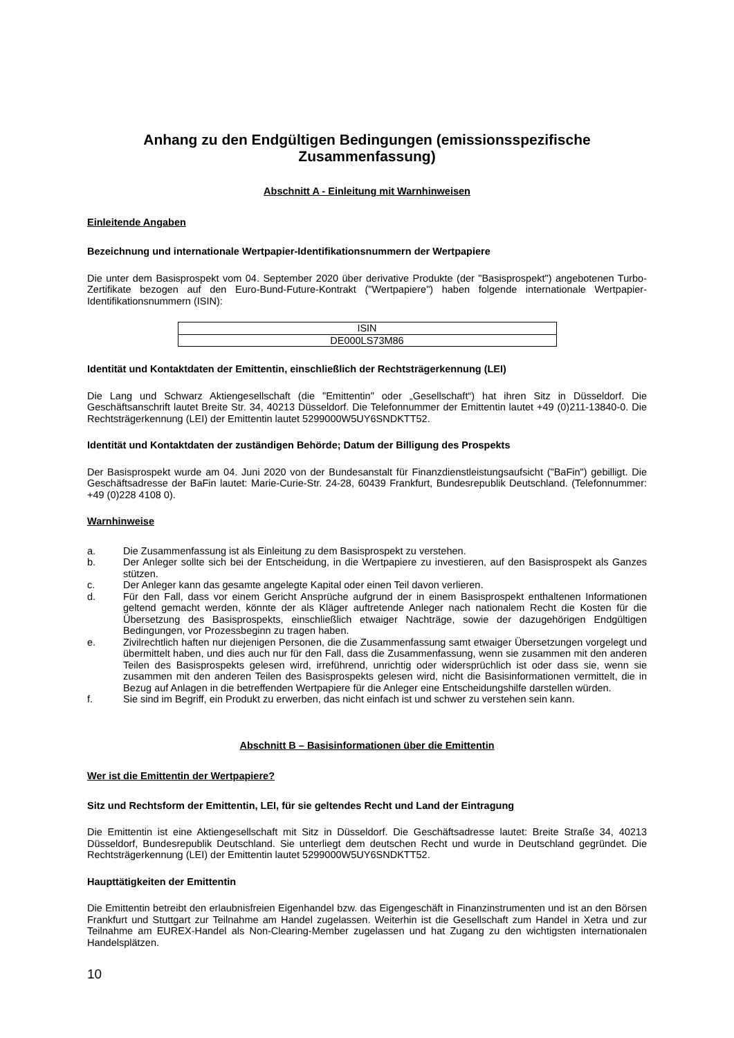Anhang zu den Endgültigen Bedingungen (emissionsspezifische Zusammenfassung)
Abschnitt A - Einleitung mit Warnhinweisen
Einleitende Angaben
Bezeichnung und internationale Wertpapier-Identifikationsnummern der Wertpapiere
Die unter dem Basisprospekt vom 04. September 2020 über derivative Produkte (der "Basisprospekt") angebotenen Turbo-Zertifikate bezogen auf den Euro-Bund-Future-Kontrakt ("Wertpapiere") haben folgende internationale Wertpapier-Identifikationsnummern (ISIN):
| ISIN |
| DE000LS73M86 |
Identität und Kontaktdaten der Emittentin, einschließlich der Rechtsträgerkennung (LEI)
Die Lang und Schwarz Aktiengesellschaft (die "Emittentin" oder „Gesellschaft“) hat ihren Sitz in Düsseldorf. Die Geschäftsanschrift lautet Breite Str. 34, 40213 Düsseldorf. Die Telefonnummer der Emittentin lautet +49 (0)211-13840-0. Die Rechtsträgerkennung (LEI) der Emittentin lautet 5299000W5UY6SNDKTT52.
Identität und Kontaktdaten der zuständigen Behörde; Datum der Billigung des Prospekts
Der Basisprospekt wurde am 04. Juni 2020 von der Bundesanstalt für Finanzdienstleistungsaufsicht ("BaFin") gebilligt. Die Geschäftsadresse der BaFin lautet: Marie-Curie-Str. 24-28, 60439 Frankfurt, Bundesrepublik Deutschland. (Telefonnummer: +49 (0)228 4108 0).
Warnhinweise
a. Die Zusammenfassung ist als Einleitung zu dem Basisprospekt zu verstehen.
b. Der Anleger sollte sich bei der Entscheidung, in die Wertpapiere zu investieren, auf den Basisprospekt als Ganzes stützen.
c. Der Anleger kann das gesamte angelegte Kapital oder einen Teil davon verlieren.
d. Für den Fall, dass vor einem Gericht Ansprüche aufgrund der in einem Basisprospekt enthaltenen Informationen geltend gemacht werden, könnte der als Kläger auftretende Anleger nach nationalem Recht die Kosten für die Übersetzung des Basisprospekts, einschließlich etwaiger Nachträge, sowie der dazugehörigen Endgültigen Bedingungen, vor Prozessbeginn zu tragen haben.
e. Zivilrechtlich haften nur diejenigen Personen, die die Zusammenfassung samt etwaiger Übersetzungen vorgelegt und übermittelt haben, und dies auch nur für den Fall, dass die Zusammenfassung, wenn sie zusammen mit den anderen Teilen des Basisprospekts gelesen wird, irreführend, unrichtig oder widersprüchlich ist oder dass sie, wenn sie zusammen mit den anderen Teilen des Basisprospekts gelesen wird, nicht die Basisinformationen vermittelt, die in Bezug auf Anlagen in die betreffenden Wertpapiere für die Anleger eine Entscheidungshilfe darstellen würden.
f. Sie sind im Begriff, ein Produkt zu erwerben, das nicht einfach ist und schwer zu verstehen sein kann.
Abschnitt B – Basisinformationen über die Emittentin
Wer ist die Emittentin der Wertpapiere?
Sitz und Rechtsform der Emittentin, LEI, für sie geltendes Recht und Land der Eintragung
Die Emittentin ist eine Aktiengesellschaft mit Sitz in Düsseldorf. Die Geschäftsadresse lautet: Breite Straße 34, 40213 Düsseldorf, Bundesrepublik Deutschland. Sie unterliegt dem deutschen Recht und wurde in Deutschland gegründet. Die Rechtsträgerkennung (LEI) der Emittentin lautet 5299000W5UY6SNDKTT52.
Haupttätigkeiten der Emittentin
Die Emittentin betreibt den erlaubnisfreien Eigenhandel bzw. das Eigengeschäft in Finanzinstrumenten und ist an den Börsen Frankfurt und Stuttgart zur Teilnahme am Handel zugelassen. Weiterhin ist die Gesellschaft zum Handel in Xetra und zur Teilnahme am EUREX-Handel als Non-Clearing-Member zugelassen und hat Zugang zu den wichtigsten internationalen Handelsplätzen.
10